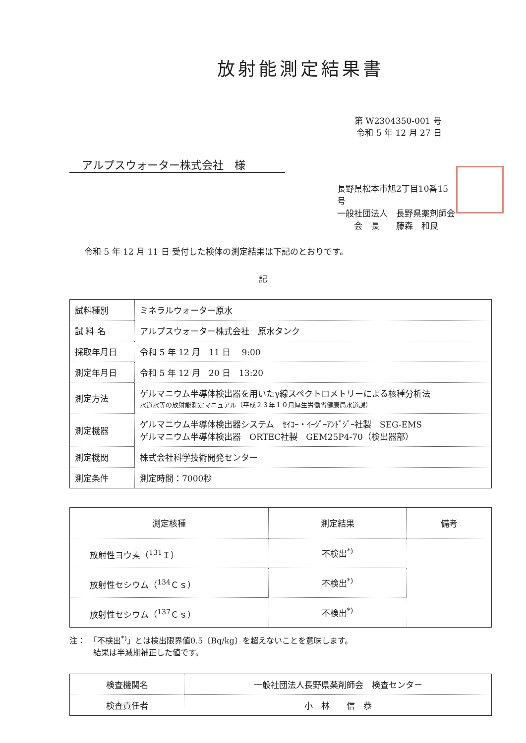放射能測定結果書
第 W2304350-001 号
令和 5 年 12 月 27 日
アルプスウォーター株式会社　様
長野県松本市旭2丁目10番15号
一般社団法人　長野県薬剤師会
　　会　長　　藤森　和良
令和 5 年 12 月 11 日 受付した検体の測定結果は下記のとおりです。
記
| 試料種別 | ミネラルウォーター原水 |
| 試 料 名 | アルプスウォーター株式会社 原水タンク |
| 採取年月日 | 令和 5 年 12 月 11 日 9:00 |
| 測定年月日 | 令和 5 年 12 月 20 日 13:20 |
| 測定方法 | ゲルマニウム半導体検出器を用いたγ線スペクトロメトリーによる核種分析法 水道水等の放射能測定マニュアル（平成２３年１０月厚生労働省健康局水道課） |
| 測定機器 | ゲルマニウム半導体検出器システム ｾｲｺｰ・ｲｰｼﾞｰｱﾝﾄﾞｼﾞｰ社製 SEG-EMS ゲルマニウム半導体検出器 ORTEC社製 GEM25P4-70（検出器部） |
| 測定機関 | 株式会社科学技術開発センター |
| 測定条件 | 測定時間：7000秒 |
| 測定核種 | 測定結果 | 備考 |
| --- | --- | --- |
| 放射性ヨウ素（<sup>131</sup>Ｉ） | 不検出<sup>*)</sup> | |
| 放射性セシウム（<sup>134</sup>Ｃｓ） | 不検出<sup>*)</sup> | |
| 放射性セシウム（<sup>137</sup>Ｃｓ） | 不検出<sup>*)</sup> | |
注：　「不検出<sup>*)</sup>」とは検出限界値0.5〔Bq/kg〕を超えないことを意味します。
　　　結果は半減期補正した値です。
| 検査機関名 | 一般社団法人長野県薬剤師会 検査センター |
| 検査責任者 | 小 林 信 恭 |